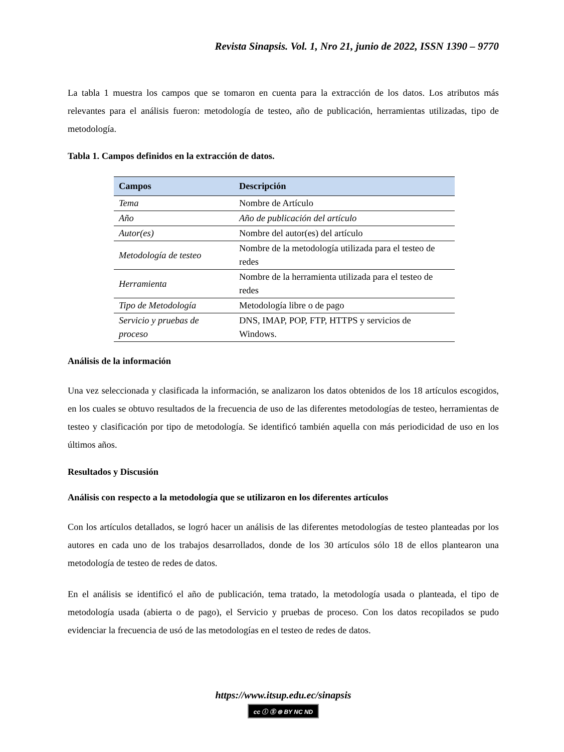Revista Sinapsis. Vol. 1, Nro 21, junio de 2022, ISSN 1390 – 9770
La tabla 1 muestra los campos que se tomaron en cuenta para la extracción de los datos. Los atributos más relevantes para el análisis fueron: metodología de testeo, año de publicación, herramientas utilizadas, tipo de metodología.
Tabla 1. Campos definidos en la extracción de datos.
| Campos | Descripción |
| --- | --- |
| Tema | Nombre de Artículo |
| Año | Año de publicación del artículo |
| Autor(es) | Nombre del autor(es) del artículo |
| Metodología de testeo | Nombre de la metodología utilizada para el testeo de redes |
| Herramienta | Nombre de la herramienta utilizada para el testeo de redes |
| Tipo de Metodología | Metodología libre o de pago |
| Servicio y pruebas de proceso | DNS, IMAP, POP, FTP, HTTPS y servicios de Windows. |
Análisis de la información
Una vez seleccionada y clasificada la información, se analizaron los datos obtenidos de los 18 artículos escogidos, en los cuales se obtuvo resultados de la frecuencia de uso de las diferentes metodologías de testeo, herramientas de testeo y clasificación por tipo de metodología. Se identificó también aquella con más periodicidad de uso en los últimos años.
Resultados y Discusión
Análisis con respecto a la metodología que se utilizaron en los diferentes artículos
Con los artículos detallados, se logró hacer un análisis de las diferentes metodologías de testeo planteadas por los autores en cada uno de los trabajos desarrollados, donde de los 30 artículos sólo 18 de ellos plantearon una metodología de testeo de redes de datos.
En el análisis se identificó el año de publicación, tema tratado, la metodología usada o planteada, el tipo de metodología usada (abierta o de pago), el Servicio y pruebas de proceso. Con los datos recopilados se pudo evidenciar la frecuencia de usó de las metodologías en el testeo de redes de datos.
https://www.itsup.edu.ec/sinapsis
cc ⓘ Ⓢ ⊜ BY NC ND